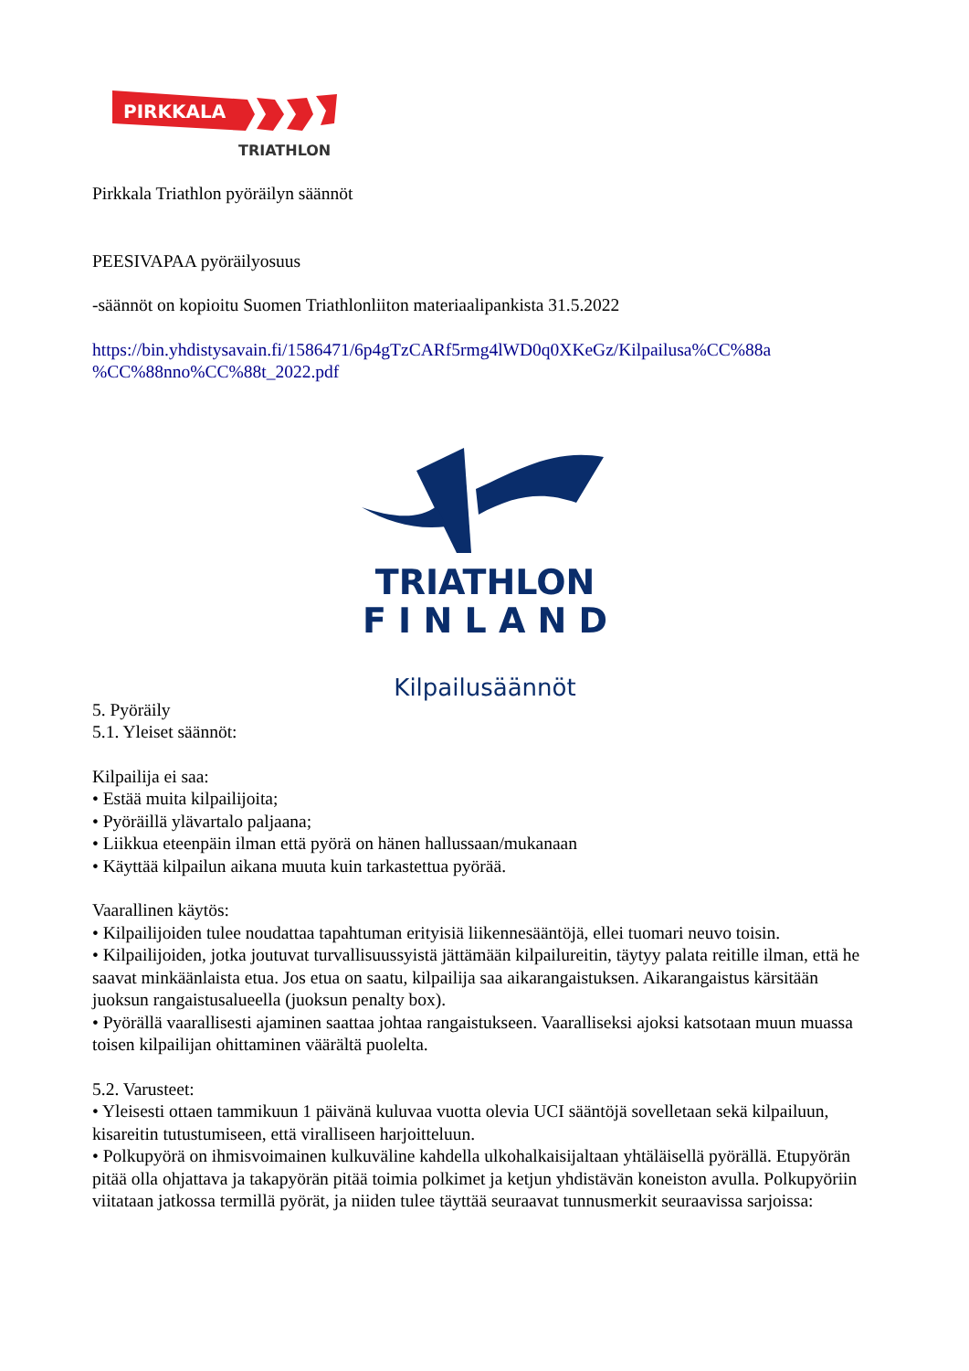PIRKKALA
TRIATHLON
Pirkkala Triathlon pyöräilyn säännöt
PEESIVAPAA pyöräilyosuus
-säännöt on kopioitu Suomen Triathlonliiton materiaalipankista 31.5.2022
https://bin.yhdistysavain.fi/1586471/6p4gTzCARf5rmg4lWD0q0XKeGz/Kilpailusa%CC%88a %CC%88nno%CC%88t_2022.pdf
TRIATHLON
F I N L A N D
Kilpailusäännöt
5. Pyöräily
5.1. Yleiset säännöt:
Kilpailija ei saa:
• Estää muita kilpailijoita;
• Pyöräillä ylävartalo paljaana;
• Liikkua eteenpäin ilman että pyörä on hänen hallussaan/mukanaan
• Käyttää kilpailun aikana muuta kuin tarkastettua pyörää.
Vaarallinen käytös:
• Kilpailijoiden tulee noudattaa tapahtuman erityisiä liikennesääntöjä, ellei tuomari neuvo toisin.
• Kilpailijoiden, jotka joutuvat turvallisuussyistä jättämään kilpailureitin, täytyy palata reitille ilman, että he saavat minkäänlaista etua. Jos etua on saatu, kilpailija saa aikarangaistuksen. Aikarangaistus kärsitään juoksun rangaistusalueella (juoksun penalty box).
• Pyörällä vaarallisesti ajaminen saattaa johtaa rangaistukseen. Vaaralliseksi ajoksi katsotaan muun muassa toisen kilpailijan ohittaminen väärältä puolelta.
5.2. Varusteet:
• Yleisesti ottaen tammikuun 1 päivänä kuluvaa vuotta olevia UCI sääntöjä sovelletaan sekä kilpailuun, kisareitin tutustumiseen, että viralliseen harjoitteluun.
• Polkupyörä on ihmisvoimainen kulkuväline kahdella ulkohalkaisijaltaan yhtäläisellä pyörällä. Etupyörän pitää olla ohjattava ja takapyörän pitää toimia polkimet ja ketjun yhdistävän koneiston avulla. Polkupyöriin viitataan jatkossa termillä pyörät, ja niiden tulee täyttää seuraavat tunnusmerkit seuraavissa sarjoissa: